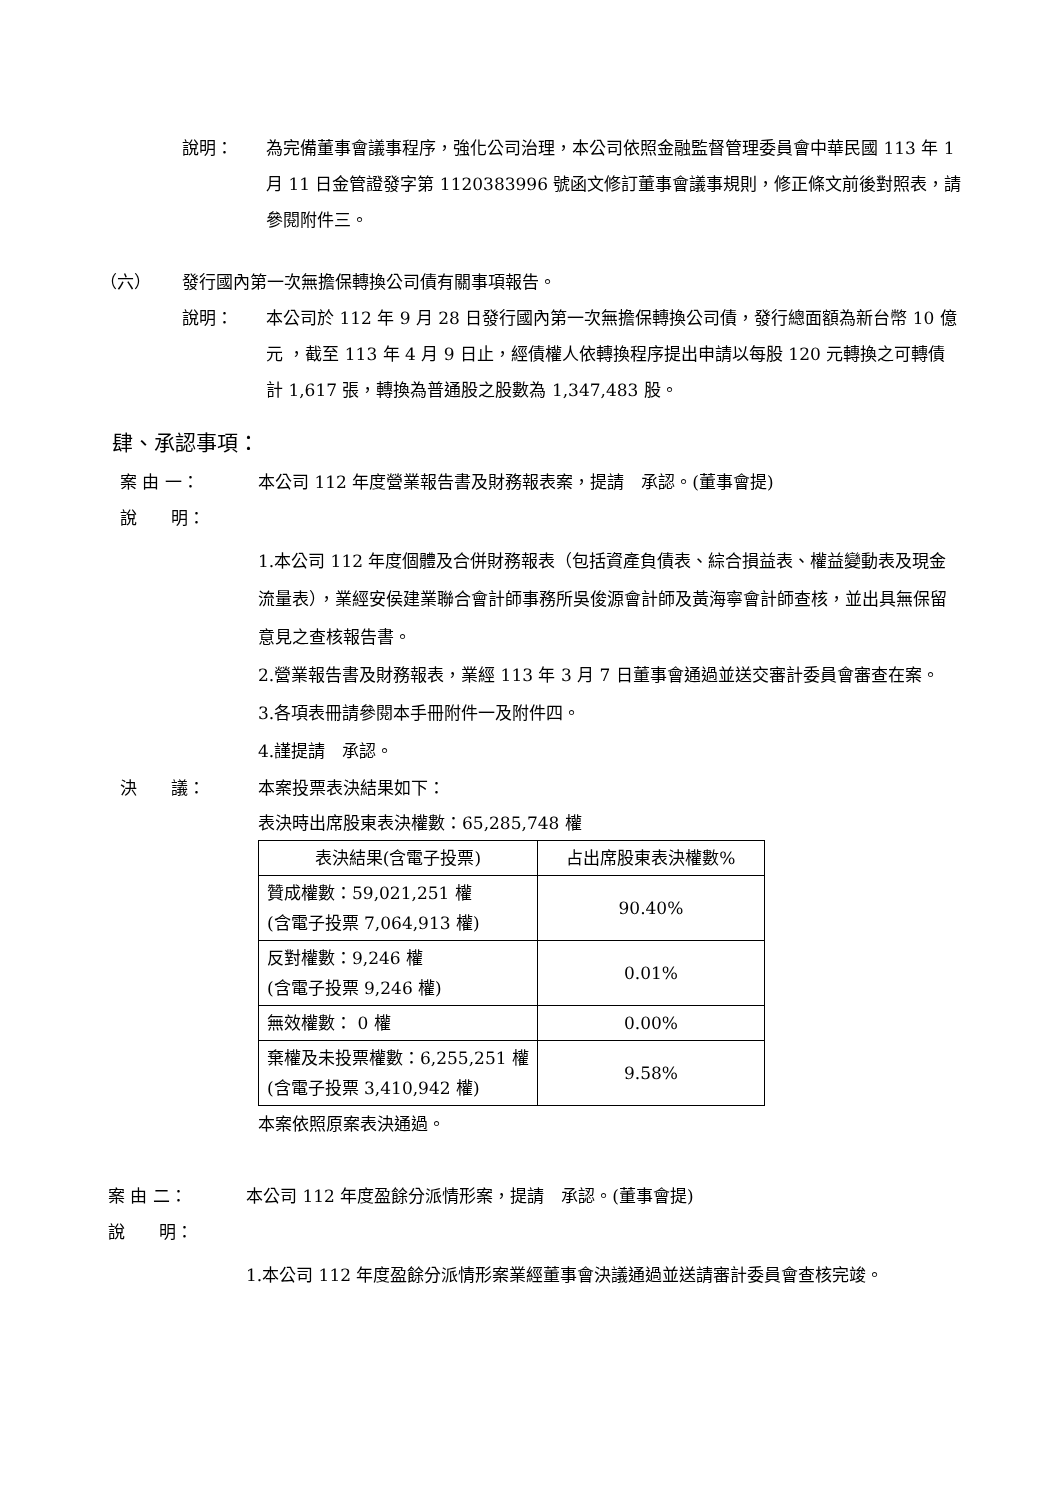說明： 為完備董事會議事程序，強化公司治理，本公司依照金融監督管理委員會中華民國 113 年 1 月 11 日金管證發字第 1120383996 號函文修訂董事會議事規則，修正條文前後對照表，請參閱附件三。
（六） 發行國內第一次無擔保轉換公司債有關事項報告。
說明： 本公司於 112 年 9 月 28 日發行國內第一次無擔保轉換公司債，發行總面額為新台幣 10 億元 ，截至 113 年 4 月 9 日止，經債權人依轉換程序提出申請以每股 120 元轉換之可轉債計 1,617 張，轉換為普通股之股數為 1,347,483 股。
肆、承認事項：
案 由 一： 本公司 112 年度營業報告書及財務報表案，提請　承認。(董事會提)
說　　明：
1.本公司 112 年度個體及合併財務報表（包括資產負債表、綜合損益表、權益變動表及現金流量表），業經安侯建業聯合會計師事務所吳俊源會計師及黃海寧會計師查核，並出具無保留意見之查核報告書。
2.營業報告書及財務報表，業經 113 年 3 月 7 日董事會通過並送交審計委員會審查在案。
3.各項表冊請參閱本手冊附件一及附件四。
4.謹提請　承認。
決　　議： 本案投票表決結果如下：
表決時出席股東表決權數：65,285,748 權
| 表決結果(含電子投票) | 占出席股東表決權數% |
| --- | --- |
| 贊成權數：59,021,251 權 (含電子投票 7,064,913 權) | 90.40% |
| 反對權數：9,246 權 (含電子投票 9,246 權) | 0.01% |
| 無效權數： 0 權 | 0.00% |
| 棄權及未投票權數：6,255,251 權 (含電子投票 3,410,942 權) | 9.58% |
本案依照原案表決通過。
案 由 二： 本公司 112 年度盈餘分派情形案，提請　承認。(董事會提)
說　　明：
1.本公司 112 年度盈餘分派情形案業經董事會決議通過並送請審計委員會查核完竣。